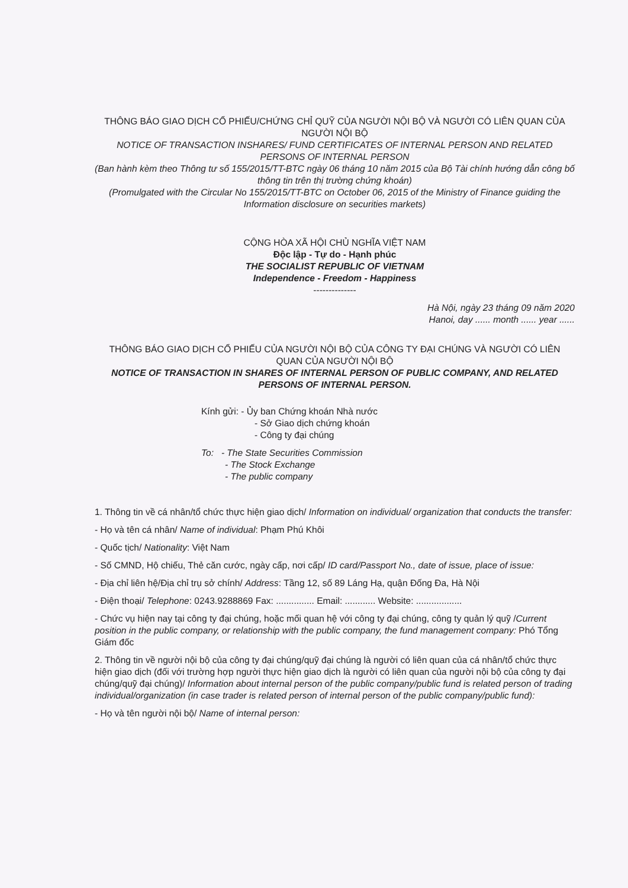THÔNG BÁO GIAO DỊCH CỔ PHIẾU/CHỨNG CHỈ QUỸ CỦA NGƯỜI NỘI BỘ VÀ NGƯỜI CÓ LIÊN QUAN CỦA NGƯỜI NỘI BỘ
NOTICE OF TRANSACTION INSHARES/ FUND CERTIFICATES OF INTERNAL PERSON AND RELATED PERSONS OF INTERNAL PERSON
(Ban hành kèm theo Thông tư số 155/2015/TT-BTC ngày 06 tháng 10 năm 2015 của Bộ Tài chính hướng dẫn công bố thông tin trên thị trường chứng khoán)
(Promulgated with the Circular No 155/2015/TT-BTC on October 06, 2015 of the Ministry of Finance guiding the Information disclosure on securities markets)
CỘNG HÒA XÃ HỘI CHỦ NGHĨA VIỆT NAM
Độc lập - Tự do - Hạnh phúc
THE SOCIALIST REPUBLIC OF VIETNAM
Independence - Freedom - Happiness
--------------
Hà Nội, ngày 23 tháng 09 năm 2020
Hanoi, day ...... month ...... year ......
THÔNG BÁO GIAO DỊCH CỔ PHIẾU CỦA NGƯỜI NỘI BỘ CỦA CÔNG TY ĐẠI CHÚNG VÀ NGƯỜI CÓ LIÊN QUAN CỦA NGƯỜI NỘI BỘ
NOTICE OF TRANSACTION IN SHARES OF INTERNAL PERSON OF PUBLIC COMPANY, AND RELATED PERSONS OF INTERNAL PERSON.
Kính gửi: - Ủy ban Chứng khoán Nhà nước
- Sở Giao dịch chứng khoán
- Công ty đại chúng
To: - The State Securities Commission
- The Stock Exchange
- The public company
1. Thông tin về cá nhân/tổ chức thực hiện giao dịch/ Information on individual/ organization that conducts the transfer:
- Họ và tên cá nhân/ Name of individual: Phạm Phú Khôi
- Quốc tịch/ Nationality: Việt Nam
- Số CMND, Hộ chiếu, Thẻ căn cước, ngày cấp, nơi cấp/ ID card/Passport No., date of issue, place of issue:
- Địa chỉ liên hệ/Địa chỉ trụ sở chính/ Address: Tầng 12, số 89 Láng Hạ, quận Đống Đa, Hà Nội
- Điện thoại/ Telephone: 0243.9288869 Fax: ............... Email: ............ Website: ..................
- Chức vụ hiện nay tại công ty đại chúng, hoặc mối quan hệ với công ty đại chúng, công ty quản lý quỹ /Current position in the public company, or relationship with the public company, the fund management company: Phó Tổng Giám đốc
2. Thông tin về người nội bộ của công ty đại chúng/quỹ đại chúng là người có liên quan của cá nhân/tổ chức thực hiện giao dịch (đối với trường hợp người thực hiện giao dịch là người có liên quan của người nội bộ của công ty đại chúng/quỹ đại chúng)/ Information about internal person of the public company/public fund is related person of trading individual/organization (in case trader is related person of internal person of the public company/public fund):
- Họ và tên người nội bộ/ Name of internal person: